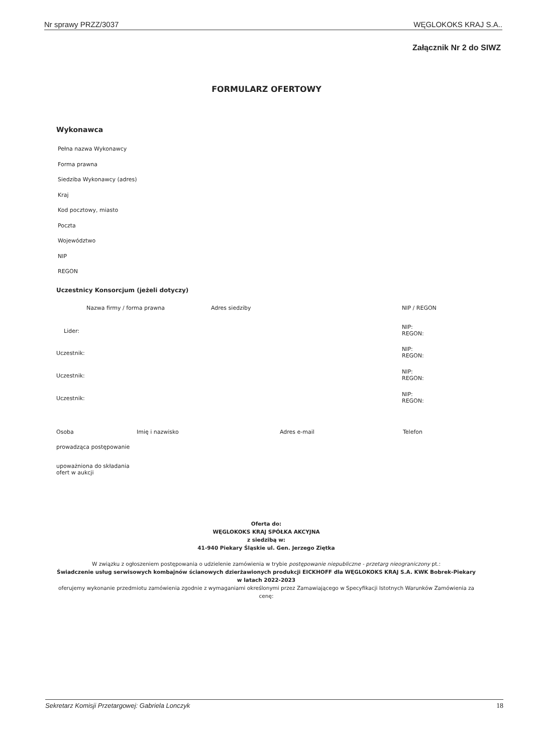Nr sprawy PRZZ/3037 WĘGLOKOKS KRAJ S.A..
Załącznik Nr 2 do SIWZ
FORMULARZ OFERTOWY
Wykonawca
Pełna nazwa Wykonawcy
Forma prawna
Siedziba Wykonawcy (adres)
Kraj
Kod pocztowy, miasto
Poczta
Województwo
NIP
REGON
Uczestnicy Konsorcjum (jeżeli dotyczy)
| | Nazwa firmy / forma prawna | Adres siedziby | NIP / REGON |
| Lider: | | | NIP: REGON: |
| Uczestnik: | | | NIP: REGON: |
| Uczestnik: | | | NIP: REGON: |
| Uczestnik: | | | NIP: REGON: |
| Osoba | Imię i nazwisko | Adres e-mail | Telefon |
| prowadząca postępowanie | | | |
| upoważniona do składania ofert w aukcji | | | |
Oferta do:
WĘGLOKOKS KRAJ SPÓŁKA AKCYJNA
z siedzibą w:
41-940 Piekary Śląskie ul. Gen. Jerzego Ziętka
W związku z ogłoszeniem postępowania o udzielenie zamówienia w trybie postępowanie niepubliczne - przetarg nieograniczony pt.:
Świadczenie usług serwisowych kombajnów ścianowych dzierżawionych produkcji EICKHOFF dla WĘGLOKOKS KRAJ S.A. KWK Bobrek-Piekary w latach 2022-2023
oferujemy wykonanie przedmiotu zamówienia zgodnie z wymaganiami określonymi przez Zamawiającego w Specyfikacji Istotnych Warunków Zamówienia za cenę:
Sekretarz Komisji Przetargowej: Gabriela Lonczyk 18